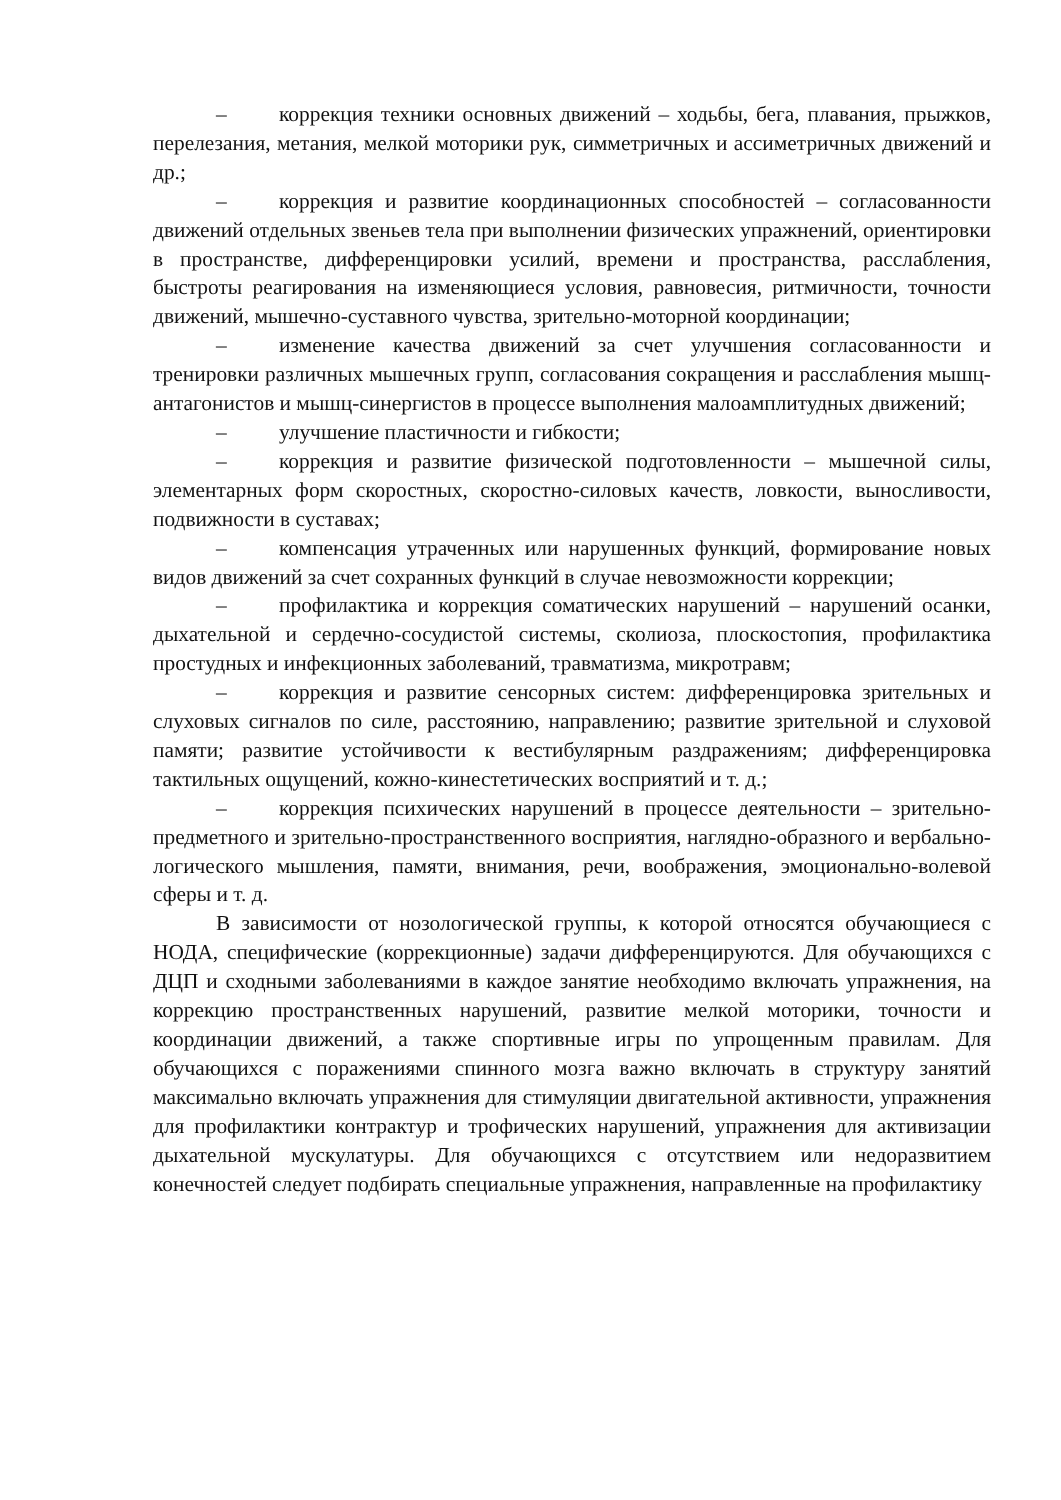– коррекция техники основных движений – ходьбы, бега, плавания, прыжков, перелезания, метания, мелкой моторики рук, симметричных и ассиметричных движений и др.;
– коррекция и развитие координационных способностей – согласованности движений отдельных звеньев тела при выполнении физических упражнений, ориентировки в пространстве, дифференцировки усилий, времени и пространства, расслабления, быстроты реагирования на изменяющиеся условия, равновесия, ритмичности, точности движений, мышечно-суставного чувства, зрительно-моторной координации;
– изменение качества движений за счет улучшения согласованности и тренировки различных мышечных групп, согласования сокращения и расслабления мышц-антагонистов и мышц-синергистов в процессе выполнения малоамплитудных движений;
– улучшение пластичности и гибкости;
– коррекция и развитие физической подготовленности – мышечной силы, элементарных форм скоростных, скоростно-силовых качеств, ловкости, выносливости, подвижности в суставах;
– компенсация утраченных или нарушенных функций, формирование новых видов движений за счет сохранных функций в случае невозможности коррекции;
– профилактика и коррекция соматических нарушений – нарушений осанки, дыхательной и сердечно-сосудистой системы, сколиоза, плоскостопия, профилактика простудных и инфекционных заболеваний, травматизма, микротравм;
– коррекция и развитие сенсорных систем: дифференцировка зрительных и слуховых сигналов по силе, расстоянию, направлению; развитие зрительной и слуховой памяти; развитие устойчивости к вестибулярным раздражениям; дифференцировка тактильных ощущений, кожно-кинестетических восприятий и т. д.;
– коррекция психических нарушений в процессе деятельности – зрительно-предметного и зрительно-пространственного восприятия, наглядно-образного и вербально-логического мышления, памяти, внимания, речи, воображения, эмоционально-волевой сферы и т. д.
В зависимости от нозологической группы, к которой относятся обучающиеся с НОДА, специфические (коррекционные) задачи дифференцируются. Для обучающихся с ДЦП и сходными заболеваниями в каждое занятие необходимо включать упражнения, на коррекцию пространственных нарушений, развитие мелкой моторики, точности и координации движений, а также спортивные игры по упрощенным правилам. Для обучающихся с поражениями спинного мозга важно включать в структуру занятий максимально включать упражнения для стимуляции двигательной активности, упражнения для профилактики контрактур и трофических нарушений, упражнения для активизации дыхательной мускулатуры. Для обучающихся с отсутствием или недоразвитием конечностей следует подбирать специальные упражнения, направленные на профилактику